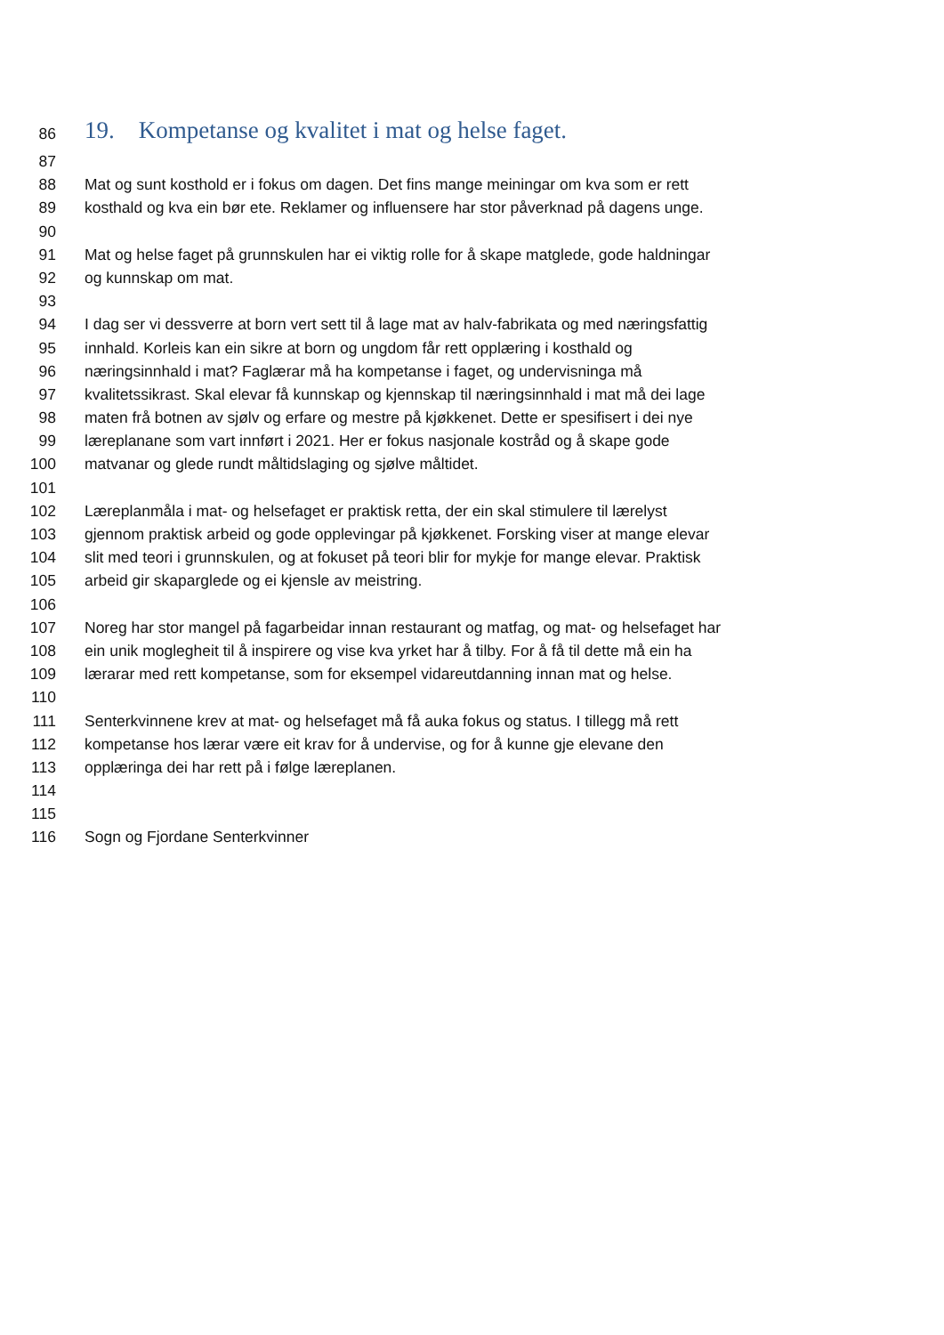86 19. Kompetanse og kvalitet i mat og helse faget.
87
88 Mat og sunt kosthold er i fokus om dagen. Det fins mange meiningar om kva som er rett
89 kosthald og kva ein bør ete. Reklamer og influensere har stor påverknad på dagens unge.
90
91 Mat og helse faget på grunnskulen har ei viktig rolle for å skape matglede, gode haldningar
92 og kunnskap om mat.
93
94 I dag ser vi dessverre at born vert sett til å lage mat av halv-fabrikata og med næringsfattig
95 innhald. Korleis kan ein sikre at born og ungdom får rett opplæring i kosthald og
96 næringsinnhald i mat? Faglærar må ha kompetanse i faget, og undervisninga må
97 kvalitetssikrast. Skal elevar få kunnskap og kjennskap til næringsinnhald i mat må dei lage
98 maten frå botnen av sjølv og erfare og mestre på kjøkkenet. Dette er spesifisert i dei nye
99 læreplanane som vart innført i 2021. Her er fokus nasjonale kostråd og å skape gode
100 matvanar og glede rundt måltidslaging og sjølve måltidet.
101
102 Læreplanmåla i mat- og helsefaget er praktisk retta, der ein skal stimulere til lærelyst
103 gjennom praktisk arbeid og gode opplevingar på kjøkkenet. Forsking viser at mange elevar
104 slit med teori i grunnskulen, og at fokuset på teori blir for mykje for mange elevar. Praktisk
105 arbeid gir skaparglede og ei kjensle av meistring.
106
107 Noreg har stor mangel på fagarbeidar innan restaurant og matfag, og mat- og helsefaget har
108 ein unik moglegheit til å inspirere og vise kva yrket har å tilby. For å få til dette må ein ha
109 lærarar med rett kompetanse, som for eksempel vidareutdanning innan mat og helse.
110
111 Senterkvinnene krev at mat- og helsefaget må få auka fokus og status. I tillegg må rett
112 kompetanse hos lærar være eit krav for å undervise, og for å kunne gje elevane den
113 opplæringa dei har rett på i følge læreplanen.
114
115
116 Sogn og Fjordane Senterkvinner